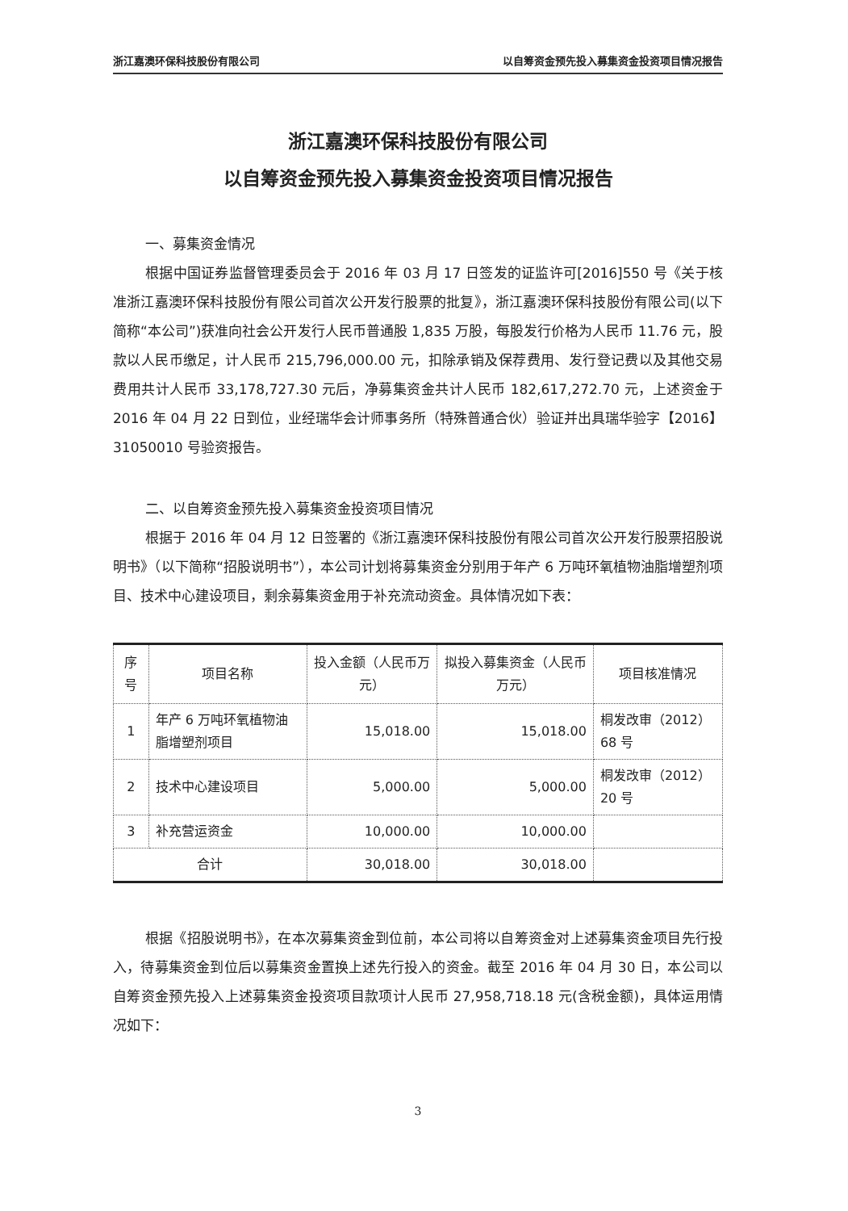浙江嘉澳环保科技股份有限公司 以自筹资金预先投入募集资金投资项目情况报告
浙江嘉澳环保科技股份有限公司
以自筹资金预先投入募集资金投资项目情况报告
一、募集资金情况
根据中国证券监督管理委员会于 2016 年 03 月 17 日签发的证监许可[2016]550 号《关于核准浙江嘉澳环保科技股份有限公司首次公开发行股票的批复》，浙江嘉澳环保科技股份有限公司(以下简称“本公司”)获准向社会公开发行人民币普通股 1,835 万股，每股发行价格为人民币 11.76 元，股款以人民币缴足，计人民币 215,796,000.00 元，扣除承销及保荐费用、发行登记费以及其他交易费用共计人民币 33,178,727.30 元后，净募集资金共计人民币 182,617,272.70 元，上述资金于 2016 年 04 月 22 日到位，业经瑞华会计师事务所（特殊普通合伙）验证并出具瑞华验字【2016】31050010 号验资报告。
二、以自筹资金预先投入募集资金投资项目情况
根据于 2016 年 04 月 12 日签署的《浙江嘉澳环保科技股份有限公司首次公开发行股票招股说明书》（以下简称“招股说明书”），本公司计划将募集资金分别用于年产 6 万吨环氧植物油脂增塑剂项目、技术中心建设项目，剩余募集资金用于补充流动资金。具体情况如下表：
| 序号 | 项目名称 | 投入金额（人民币万元） | 拟投入募集资金（人民币万元） | 项目核准情况 |
| --- | --- | --- | --- | --- |
| 1 | 年产 6 万吨环氧植物油脂增塑剂项目 | 15,018.00 | 15,018.00 | 桐发改审（2012）68 号 |
| 2 | 技术中心建设项目 | 5,000.00 | 5,000.00 | 桐发改审（2012）20 号 |
| 3 | 补充营运资金 | 10,000.00 | 10,000.00 | |
| 合计 | | 30,018.00 | 30,018.00 | |
根据《招股说明书》，在本次募集资金到位前，本公司将以自筹资金对上述募集资金项目先行投入，待募集资金到位后以募集资金置换上述先行投入的资金。截至 2016 年 04 月 30 日，本公司以自筹资金预先投入上述募集资金投资项目款项计人民币 27,958,718.18 元(含税金额)，具体运用情况如下：
3